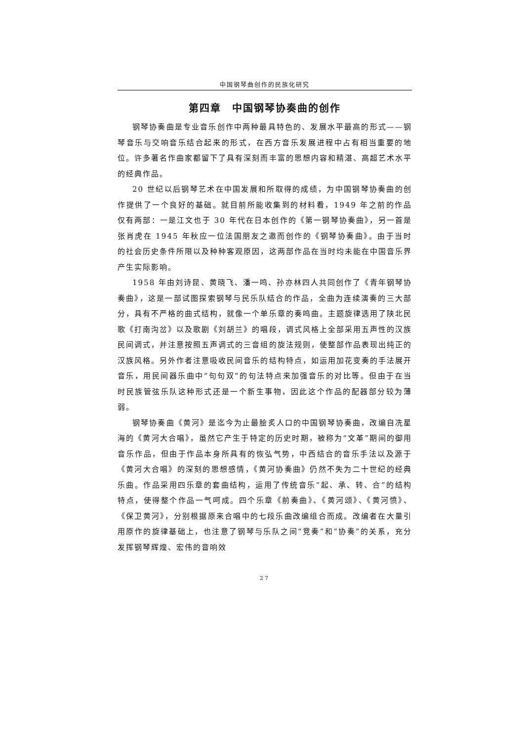中国钢琴曲创作的民族化研究
第四章　中国钢琴协奏曲的创作
钢琴协奏曲是专业音乐创作中两种最具特色的、发展水平最高的形式——钢琴音乐与交响音乐结合起来的形式，在西方音乐发展进程中占有相当重要的地位。许多著名作曲家都留下了具有深刻而丰富的思想内容和精湛、高超艺术水平的经典作品。
20 世纪以后钢琴艺术在中国发展和所取得的成绩，为中国钢琴协奏曲的创作提供了一个良好的基础。就目前所能收集到的材料看，1949 年之前的作品仅有两部：一是江文也于 30 年代在日本创作的《第一钢琴协奏曲》，另一首是张肖虎在 1945 年秋应一位法国朋友之邀而创作的《钢琴协奏曲》。由于当时的社会历史条件所限以及种种客观原因，这两部作品在当时均未能在中国音乐界产生实际影响。
1958 年由刘诗昆、黄晓飞、潘一鸣、孙亦林四人共同创作了《青年钢琴协奏曲》，这是一部试图探索钢琴与民乐队结合的作品，全曲为连续演奏的三大部分，具有不严格的曲式结构，就像一个单乐章的奏鸣曲。主题旋律选用了陕北民歌《打南沟岔》以及歌剧《刘胡兰》的唱段，调式风格上全部采用五声性的汉族民间调式，并注意按照五声调式的三音组的旋法规则，使整部作品表现出纯正的汉族风格。另外作者注意吸收民间音乐的结构特点，如运用加花变奏的手法展开音乐，用民间器乐曲中“句句双”的句法特点来加强音乐的对比等。但由于在当时民族管弦乐队这种形式还是一个新生事物，因此这个作品的配器部分较为薄弱。
钢琴协奏曲《黄河》是迄今为止最脍炙人口的中国钢琴协奏曲，改编自冼星海的《黄河大合唱》，虽然它产生于特定的历史时期，被称为“文革”期间的御用音乐作品，但由于作品本身所具有的恢弘气势，中西结合的音乐手法以及源于《黄河大合唱》的深刻的思想感情，《黄河协奏曲》仍然不失为二十世纪的经典乐曲。作品采用四乐章的套曲结构，运用了传统音乐“起、承、转、合”的结构特点，使得整个作品一气呵成。四个乐章《前奏曲》、《黄河颂》、《黄河愤》、《保卫黄河》，分别根据原来合唱中的七段乐曲改编组合而成。改编者在大量引用原作的旋律基础上，也注意了钢琴与乐队之间“竞奏”和“协奏”的关系，充分发挥钢琴辉煌、宏伟的音响效
27